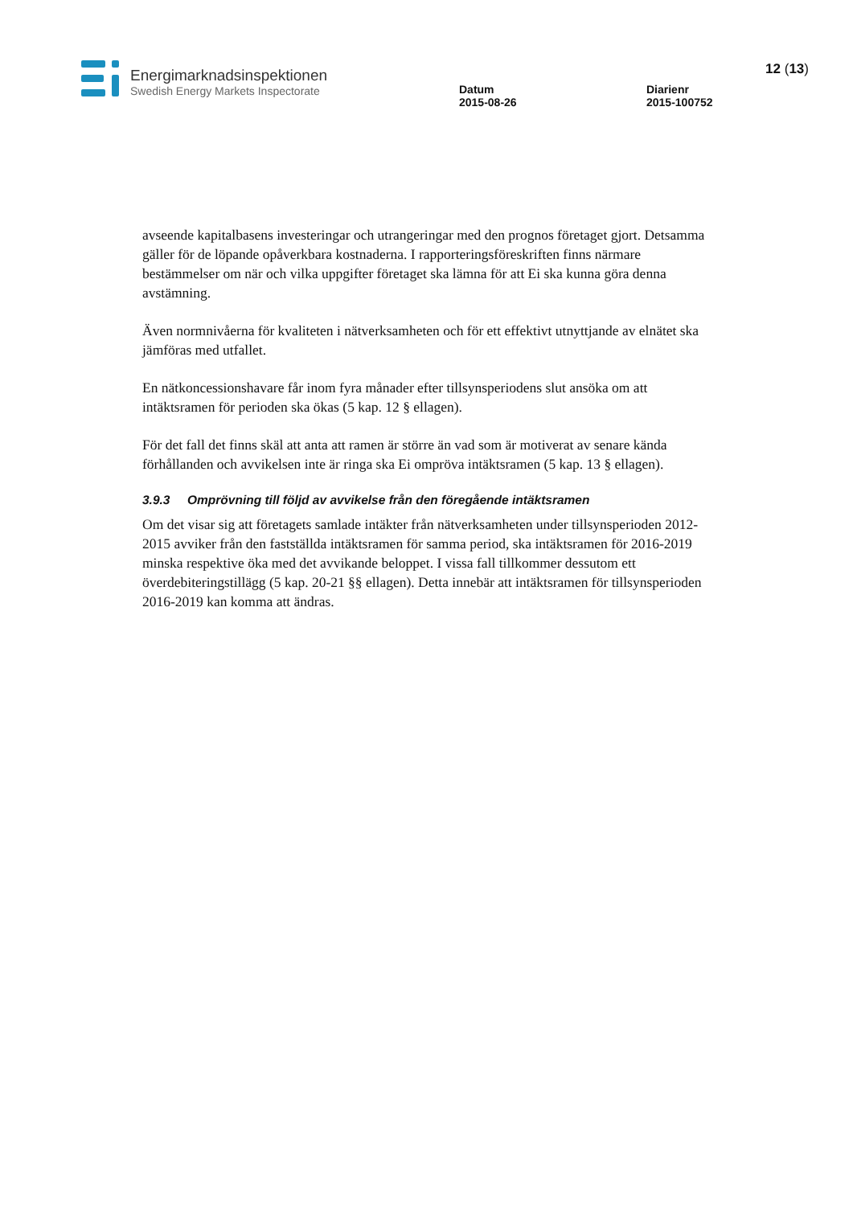Energimarknadsinspektionen
Swedish Energy Markets Inspectorate
Datum
2015-08-26
Diarienr
2015-100752
12 (13)
avseende kapitalbasens investeringar och utrangeringar med den prognos företaget gjort. Detsamma gäller för de löpande opåverkbara kostnaderna. I rapporteringsföreskriften finns närmare bestämmelser om när och vilka uppgifter företaget ska lämna för att Ei ska kunna göra denna avstämning.
Även normnivåerna för kvaliteten i nätverksamheten och för ett effektivt utnyttjande av elnätet ska jämföras med utfallet.
En nätkoncessionshavare får inom fyra månader efter tillsynsperiodens slut ansöka om att intäktsramen för perioden ska ökas (5 kap. 12 § ellagen).
För det fall det finns skäl att anta att ramen är större än vad som är motiverat av senare kända förhållanden och avvikelsen inte är ringa ska Ei ompröva intäktsramen (5 kap. 13 § ellagen).
3.9.3 Omprövning till följd av avvikelse från den föregående intäktsramen
Om det visar sig att företagets samlade intäkter från nätverksamheten under tillsynsperioden 2012-2015 avviker från den fastställda intäktsramen för samma period, ska intäktsramen för 2016-2019 minska respektive öka med det avvikande beloppet. I vissa fall tillkommer dessutom ett överdebiteringstillägg (5 kap. 20-21 §§ ellagen). Detta innebär att intäktsramen för tillsynsperioden 2016-2019 kan komma att ändras.